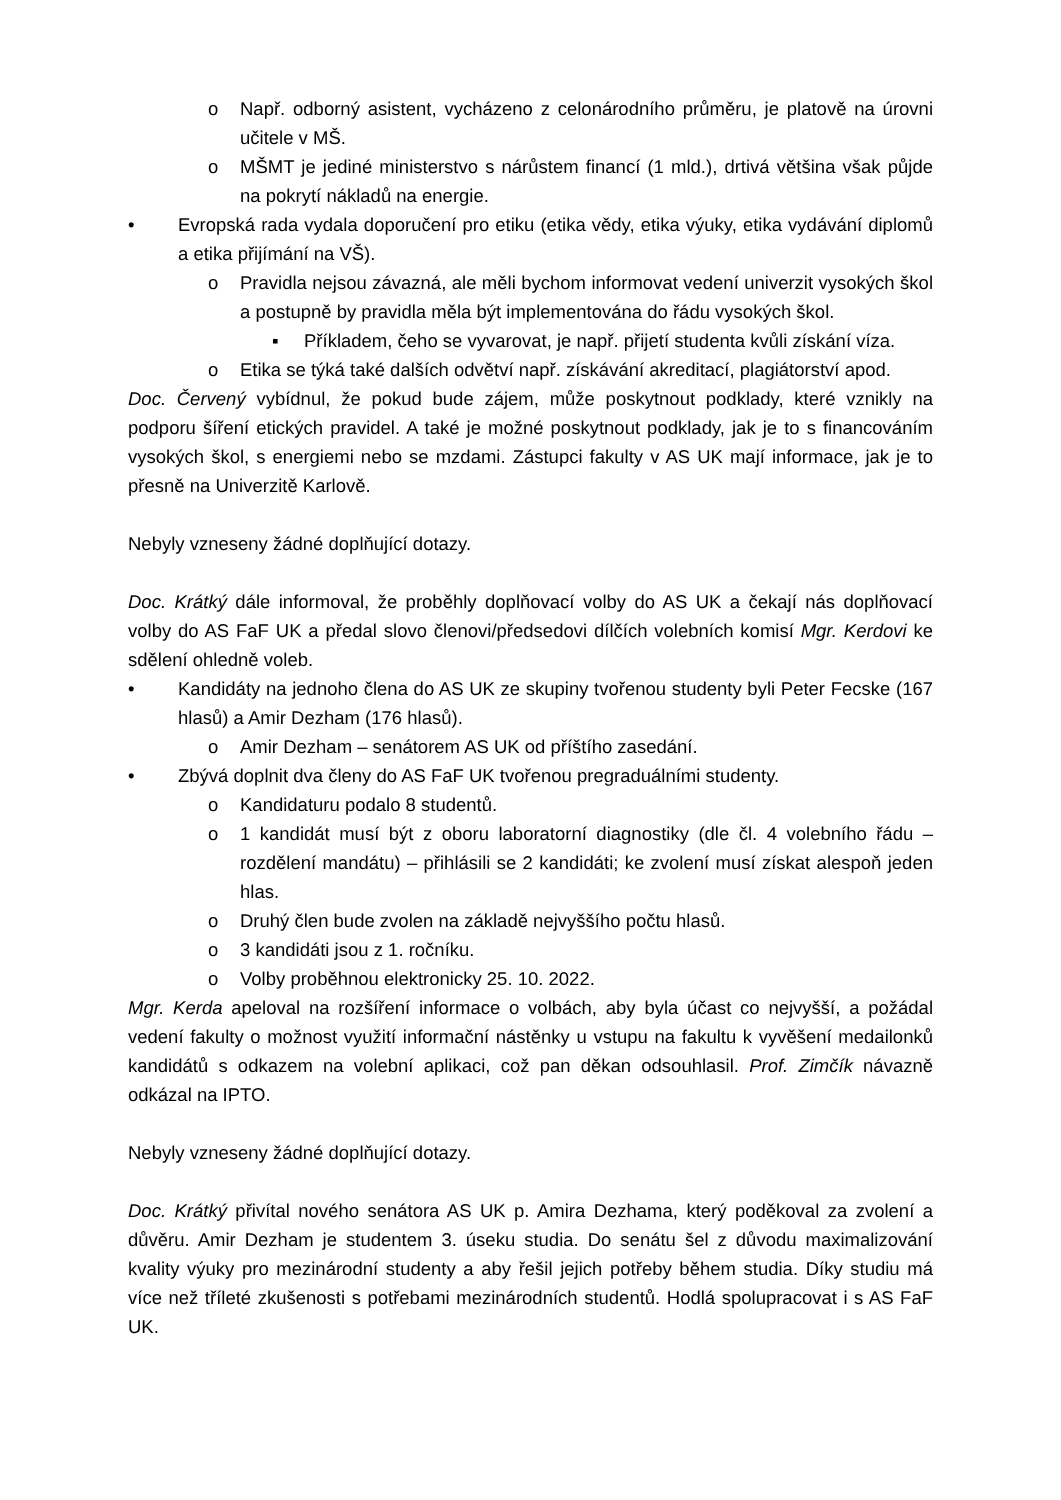o Např. odborný asistent, vycházeno z celonárodního průměru, je platově na úrovni učitele v MŠ.
o MŠMT je jediné ministerstvo s nárůstem financí (1 mld.), drtivá většina však půjde na pokrytí nákladů na energie.
• Evropská rada vydala doporučení pro etiku (etika vědy, etika výuky, etika vydávání diplomů a etika přijímání na VŠ).
o Pravidla nejsou závazná, ale měli bychom informovat vedení univerzit vysokých škol a postupně by pravidla měla být implementována do řádu vysokých škol.
▪ Příkladem, čeho se vyvarovat, je např. přijetí studenta kvůli získání víza.
o Etika se týká také dalších odvětví např. získávání akreditací, plagiátorství apod.
Doc. Červený vybídnul, že pokud bude zájem, může poskytnout podklady, které vznikly na podporu šíření etických pravidel. A také je možné poskytnout podklady, jak je to s financováním vysokých škol, s energiemi nebo se mzdami. Zástupci fakulty v AS UK mají informace, jak je to přesně na Univerzitě Karlově.
Nebyly vzneseny žádné doplňující dotazy.
Doc. Krátký dále informoval, že proběhly doplňovací volby do AS UK a čekají nás doplňovací volby do AS FaF UK a předal slovo členovi/předsedovi dílčích volebních komisí Mgr. Kerdovi ke sdělení ohledně voleb.
• Kandidáty na jednoho člena do AS UK ze skupiny tvořenou studenty byli Peter Fecske (167 hlasů) a Amir Dezham (176 hlasů).
o Amir Dezham – senátorem AS UK od příštího zasedání.
• Zbývá doplnit dva členy do AS FaF UK tvořenou pregraduálními studenty.
o Kandidaturu podalo 8 studentů.
o 1 kandidát musí být z oboru laboratorní diagnostiky (dle čl. 4 volebního řádu – rozdělení mandátu) – přihlásili se 2 kandidáti; ke zvolení musí získat alespoň jeden hlas.
o Druhý člen bude zvolen na základě nejvyššího počtu hlasů.
o 3 kandidáti jsou z 1. ročníku.
o Volby proběhnou elektronicky 25. 10. 2022.
Mgr. Kerda apeloval na rozšíření informace o volbách, aby byla účast co nejvyšší, a požádal vedení fakulty o možnost využití informační nástěnky u vstupu na fakultu k vyvěšení medailonků kandidátů s odkazem na volební aplikaci, což pan děkan odsouhlasil. Prof. Zimčík návazně odkázal na IPTO.
Nebyly vzneseny žádné doplňující dotazy.
Doc. Krátký přivítal nového senátora AS UK p. Amira Dezhama, který poděkoval za zvolení a důvěru. Amir Dezham je studentem 3. úseku studia. Do senátu šel z důvodu maximalizování kvality výuky pro mezinárodní studenty a aby řešil jejich potřeby během studia. Díky studiu má více než tříleté zkušenosti s potřebami mezinárodních studentů. Hodlá spolupracovat i s AS FaF UK.